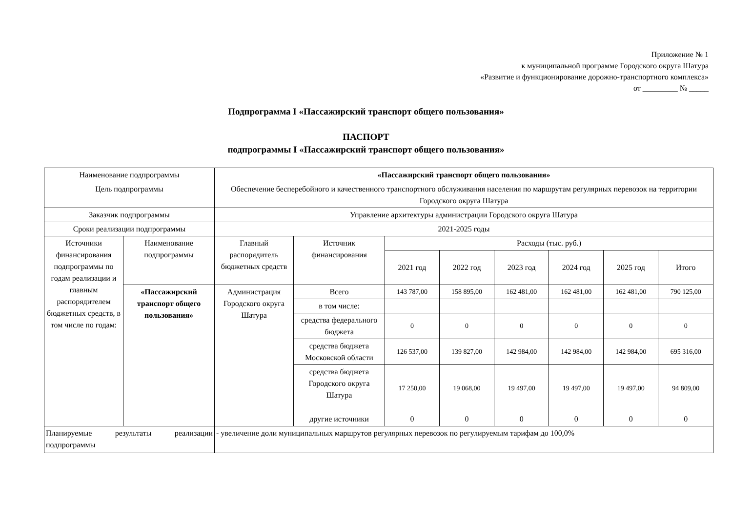Приложение № 1
к муниципальной программе Городского округа Шатура
«Развитие и функционирование дорожно-транспортного комплекса»
от _________ № _____
Подпрограмма I «Пассажирский транспорт общего пользования»
ПАСПОРТ
подпрограммы I «Пассажирский транспорт общего пользования»
| Наименование подпрограммы | | «Пассажирский транспорт общего пользования» | | | | | | | |
| Цель подпрограммы | | Обеспечение бесперебойного и качественного транспортного обслуживания населения по маршрутам регулярных перевозок на территории Городского округа Шатура | | | | | | | |
| Заказчик подпрограммы | | Управление архитектуры администрации Городского округа Шатура | | | | | | | |
| Сроки реализации подпрограммы | | 2021-2025 годы | | | | | | | |
| Источники финансирования подпрограммы по годам реализации и главным распорядителем бюджетных средств, в том числе по годам: | Наименование подпрограммы | Главный распорядитель бюджетных средств | Источник финансирования | Расходы (тыс. руб.) | | | | | |
| | | | | 2021 год | 2022 год | 2023 год | 2024 год | 2025 год | Итого |
| | «Пассажирский транспорт общего пользования» | Администрация Городского округа Шатура | Всего | 143 787,00 | 158 895,00 | 162 481,00 | 162 481,00 | 162 481,00 | 790 125,00 |
| | | | в том числе: | | | | | | |
| | | | средства федерального бюджета | 0 | 0 | 0 | 0 | 0 | 0 |
| | | | средства бюджета Московской области | 126 537,00 | 139 827,00 | 142 984,00 | 142 984,00 | 142 984,00 | 695 316,00 |
| | | | средства бюджета Городского округа Шатура | 17 250,00 | 19 068,00 | 19 497,00 | 19 497,00 | 19 497,00 | 94 809,00 |
| | | | другие источники | 0 | 0 | 0 | 0 | 0 | 0 |
| Планируемые результаты реализации подпрограммы | | - увеличение доли муниципальных маршрутов регулярных перевозок по регулируемым тарифам до 100,0% | | | | | | | |